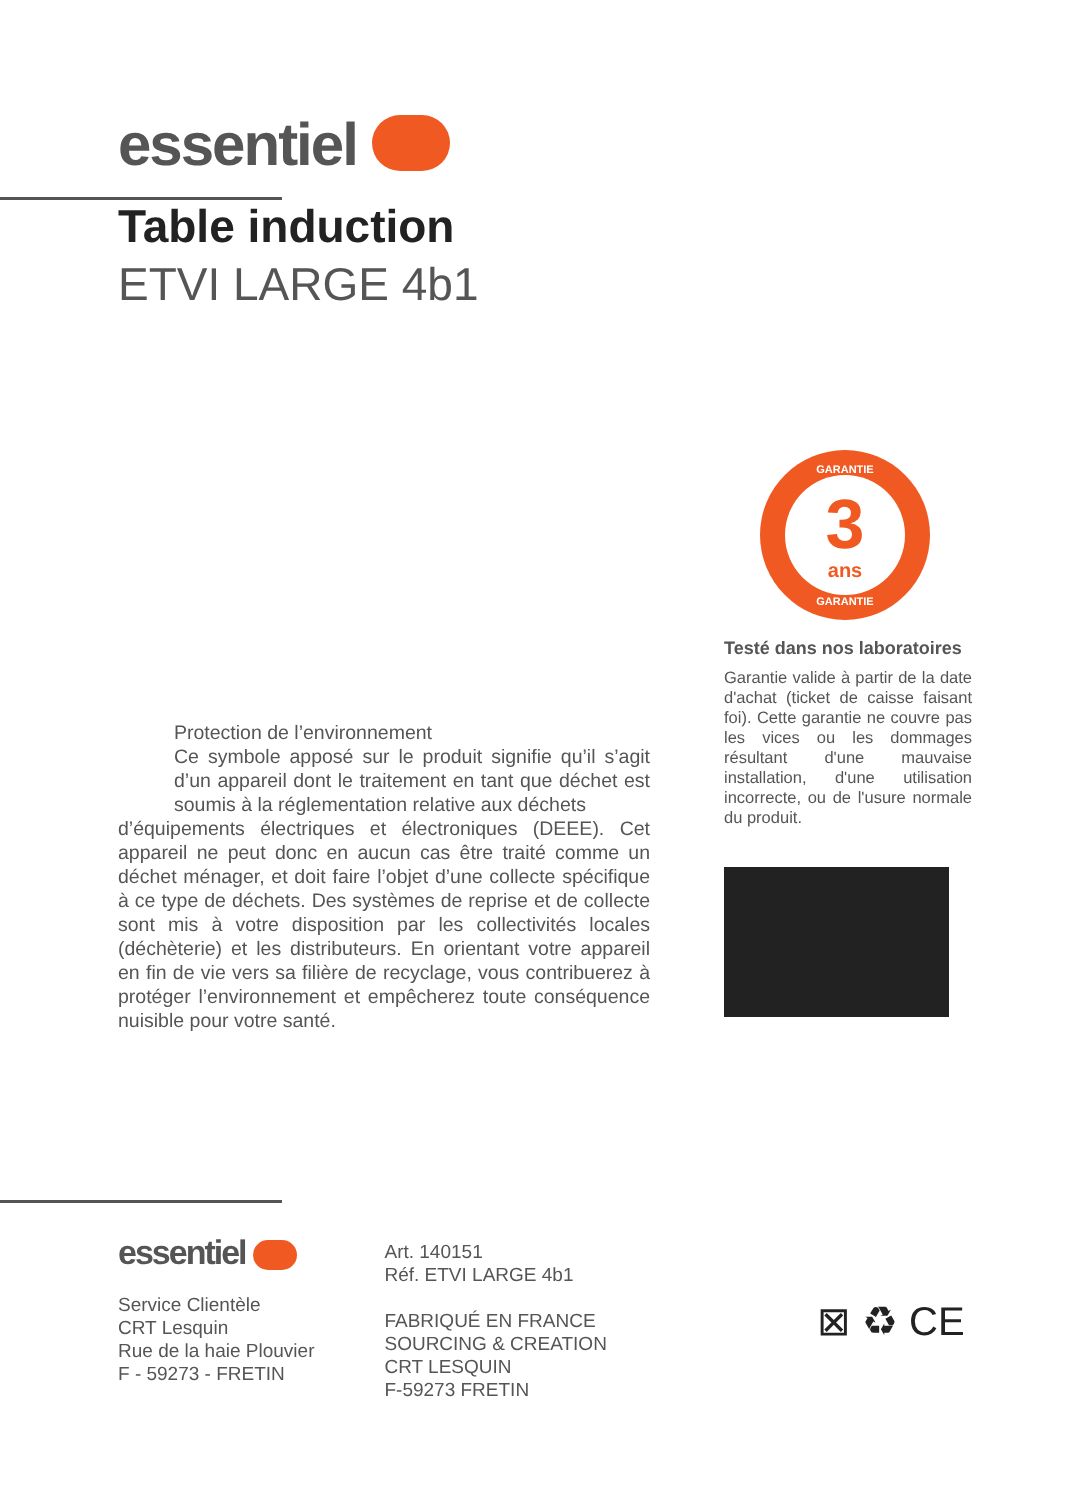essentiel
Table induction
ETVI LARGE 4b1
Protection de l’environnement
Ce symbole apposé sur le produit signifie qu’il s’agit d’un appareil dont le traitement en tant que déchet est soumis à la réglementation relative aux déchets
d’équipements électriques et électroniques (DEEE). Cet appareil ne peut donc en aucun cas être traité comme un déchet ménager, et doit faire l’objet d’une collecte spécifique à ce type de déchets. Des systèmes de reprise et de collecte sont mis à votre disposition par les collectivités locales (déchèterie) et les distributeurs. En orientant votre appareil en fin de vie vers sa filière de recyclage, vous contribuerez à protéger l’environnement et empêcherez toute conséquence nuisible pour votre santé.
GARANTIE
3
ans
GARANTIE
Testé dans nos laboratoires
Garantie valide à partir de la date d'achat (ticket de caisse faisant foi). Cette garantie ne couvre pas les vices ou les dommages résultant d'une mauvaise installation, d'une utilisation incorrecte, ou de l'usure normale du produit.
essentiel
Service Clientèle
CRT Lesquin
Rue de la haie Plouvier
F - 59273 - FRETIN
Art. 140151
Réf. ETVI LARGE 4b1
FABRIQUÉ EN FRANCE
SOURCING & CREATION
CRT LESQUIN
F-59273 FRETIN
⊠ ♻ CE